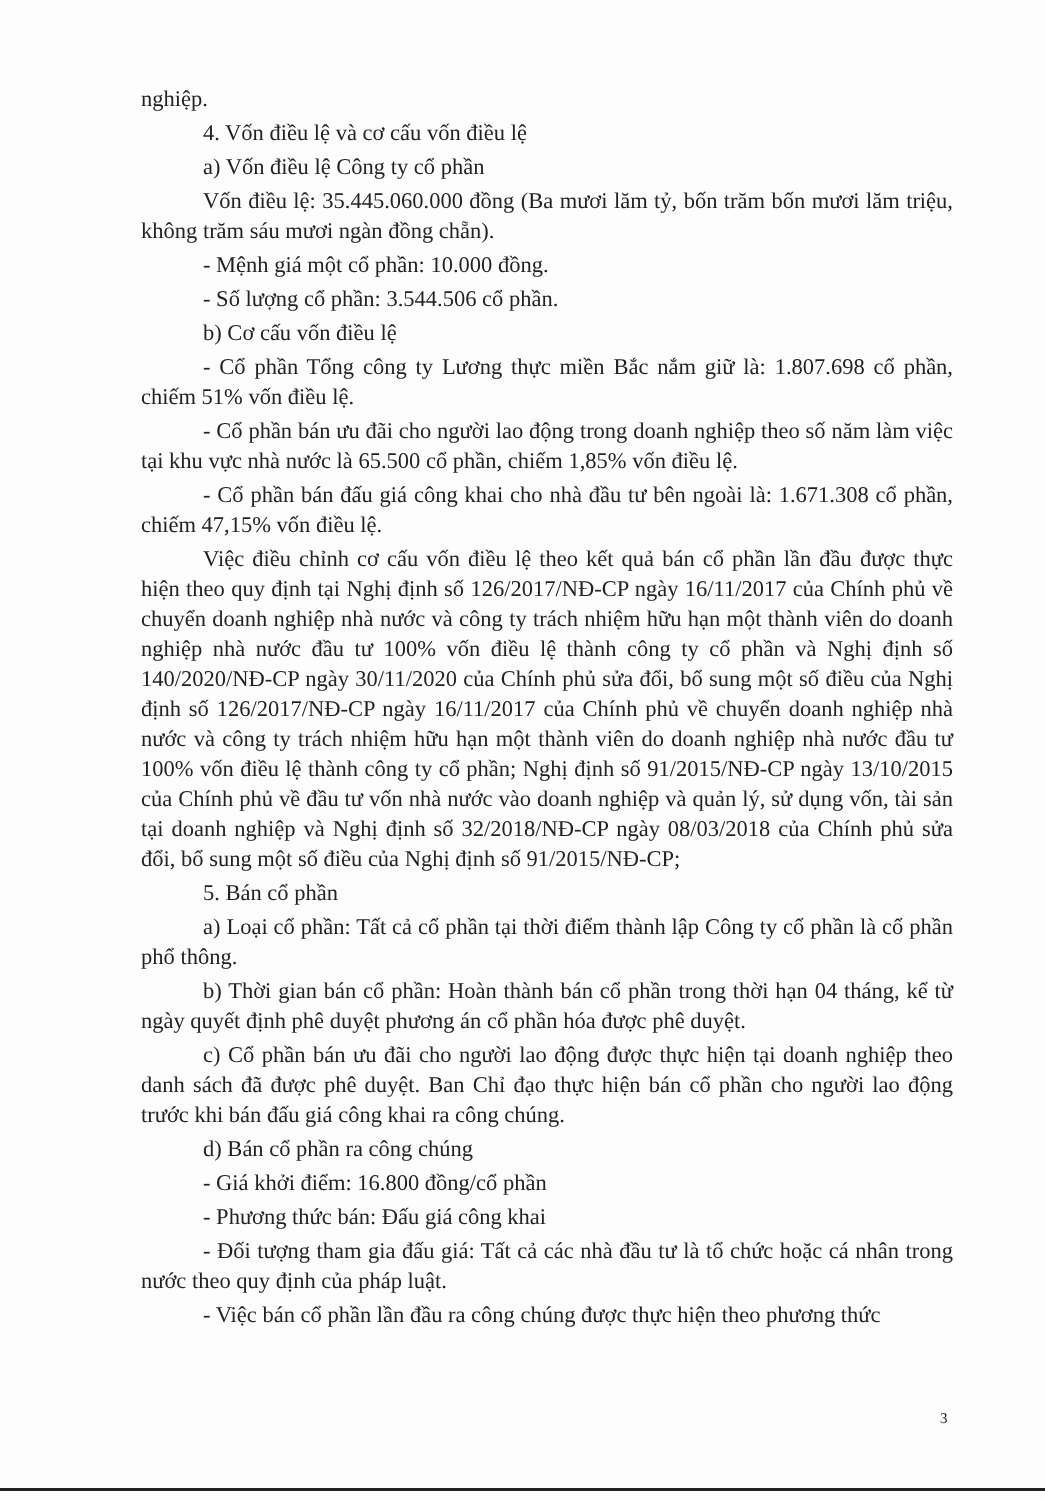nghiệp.
4. Vốn điều lệ và cơ cấu vốn điều lệ
a) Vốn điều lệ Công ty cổ phần
Vốn điều lệ: 35.445.060.000 đồng (Ba mươi lăm tỷ, bốn trăm bốn mươi lăm triệu, không trăm sáu mươi ngàn đồng chẵn).
- Mệnh giá một cổ phần: 10.000 đồng.
- Số lượng cổ phần: 3.544.506 cổ phần.
b) Cơ cấu vốn điều lệ
- Cổ phần Tổng công ty Lương thực miền Bắc nắm giữ là: 1.807.698 cổ phần, chiếm 51% vốn điều lệ.
- Cổ phần bán ưu đãi cho người lao động trong doanh nghiệp theo số năm làm việc tại khu vực nhà nước là 65.500 cổ phần, chiếm 1,85% vốn điều lệ.
- Cổ phần bán đấu giá công khai cho nhà đầu tư bên ngoài là: 1.671.308 cổ phần, chiếm 47,15% vốn điều lệ.
Việc điều chỉnh cơ cấu vốn điều lệ theo kết quả bán cổ phần lần đầu được thực hiện theo quy định tại Nghị định số 126/2017/NĐ-CP ngày 16/11/2017 của Chính phủ về chuyển doanh nghiệp nhà nước và công ty trách nhiệm hữu hạn một thành viên do doanh nghiệp nhà nước đầu tư 100% vốn điều lệ thành công ty cổ phần và Nghị định số 140/2020/NĐ-CP ngày 30/11/2020 của Chính phủ sửa đổi, bổ sung một số điều của Nghị định số 126/2017/NĐ-CP ngày 16/11/2017 của Chính phủ về chuyển doanh nghiệp nhà nước và công ty trách nhiệm hữu hạn một thành viên do doanh nghiệp nhà nước đầu tư 100% vốn điều lệ thành công ty cổ phần; Nghị định số 91/2015/NĐ-CP ngày 13/10/2015 của Chính phủ về đầu tư vốn nhà nước vào doanh nghiệp và quản lý, sử dụng vốn, tài sản tại doanh nghiệp và Nghị định số 32/2018/NĐ-CP ngày 08/03/2018 của Chính phủ sửa đổi, bổ sung một số điều của Nghị định số 91/2015/NĐ-CP;
5. Bán cổ phần
a) Loại cổ phần: Tất cả cổ phần tại thời điểm thành lập Công ty cổ phần là cổ phần phổ thông.
b) Thời gian bán cổ phần: Hoàn thành bán cổ phần trong thời hạn 04 tháng, kể từ ngày quyết định phê duyệt phương án cổ phần hóa được phê duyệt.
c) Cổ phần bán ưu đãi cho người lao động được thực hiện tại doanh nghiệp theo danh sách đã được phê duyệt. Ban Chỉ đạo thực hiện bán cổ phần cho người lao động trước khi bán đấu giá công khai ra công chúng.
d) Bán cổ phần ra công chúng
- Giá khởi điểm: 16.800 đồng/cổ phần
- Phương thức bán: Đấu giá công khai
- Đối tượng tham gia đấu giá: Tất cả các nhà đầu tư là tổ chức hoặc cá nhân trong nước theo quy định của pháp luật.
- Việc bán cổ phần lần đầu ra công chúng được thực hiện theo phương thức
3